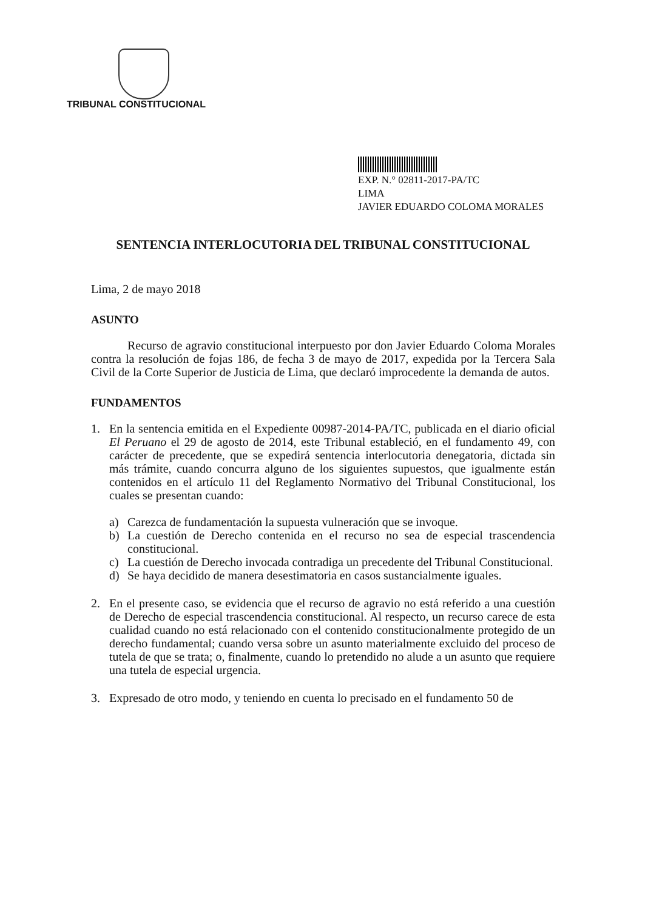TRIBUNAL CONSTITUCIONAL
EXP. N.° 02811-2017-PA/TC
LIMA
JAVIER EDUARDO COLOMA MORALES
SENTENCIA INTERLOCUTORIA DEL TRIBUNAL CONSTITUCIONAL
Lima, 2 de mayo 2018
ASUNTO
Recurso de agravio constitucional interpuesto por don Javier Eduardo Coloma Morales contra la resolución de fojas 186, de fecha 3 de mayo de 2017, expedida por la Tercera Sala Civil de la Corte Superior de Justicia de Lima, que declaró improcedente la demanda de autos.
FUNDAMENTOS
1. En la sentencia emitida en el Expediente 00987-2014-PA/TC, publicada en el diario oficial El Peruano el 29 de agosto de 2014, este Tribunal estableció, en el fundamento 49, con carácter de precedente, que se expedirá sentencia interlocutoria denegatoria, dictada sin más trámite, cuando concurra alguno de los siguientes supuestos, que igualmente están contenidos en el artículo 11 del Reglamento Normativo del Tribunal Constitucional, los cuales se presentan cuando:
a) Carezca de fundamentación la supuesta vulneración que se invoque.
b) La cuestión de Derecho contenida en el recurso no sea de especial trascendencia constitucional.
c) La cuestión de Derecho invocada contradiga un precedente del Tribunal Constitucional.
d) Se haya decidido de manera desestimatoria en casos sustancialmente iguales.
2. En el presente caso, se evidencia que el recurso de agravio no está referido a una cuestión de Derecho de especial trascendencia constitucional. Al respecto, un recurso carece de esta cualidad cuando no está relacionado con el contenido constitucionalmente protegido de un derecho fundamental; cuando versa sobre un asunto materialmente excluido del proceso de tutela de que se trata; o, finalmente, cuando lo pretendido no alude a un asunto que requiere una tutela de especial urgencia.
3. Expresado de otro modo, y teniendo en cuenta lo precisado en el fundamento 50 de